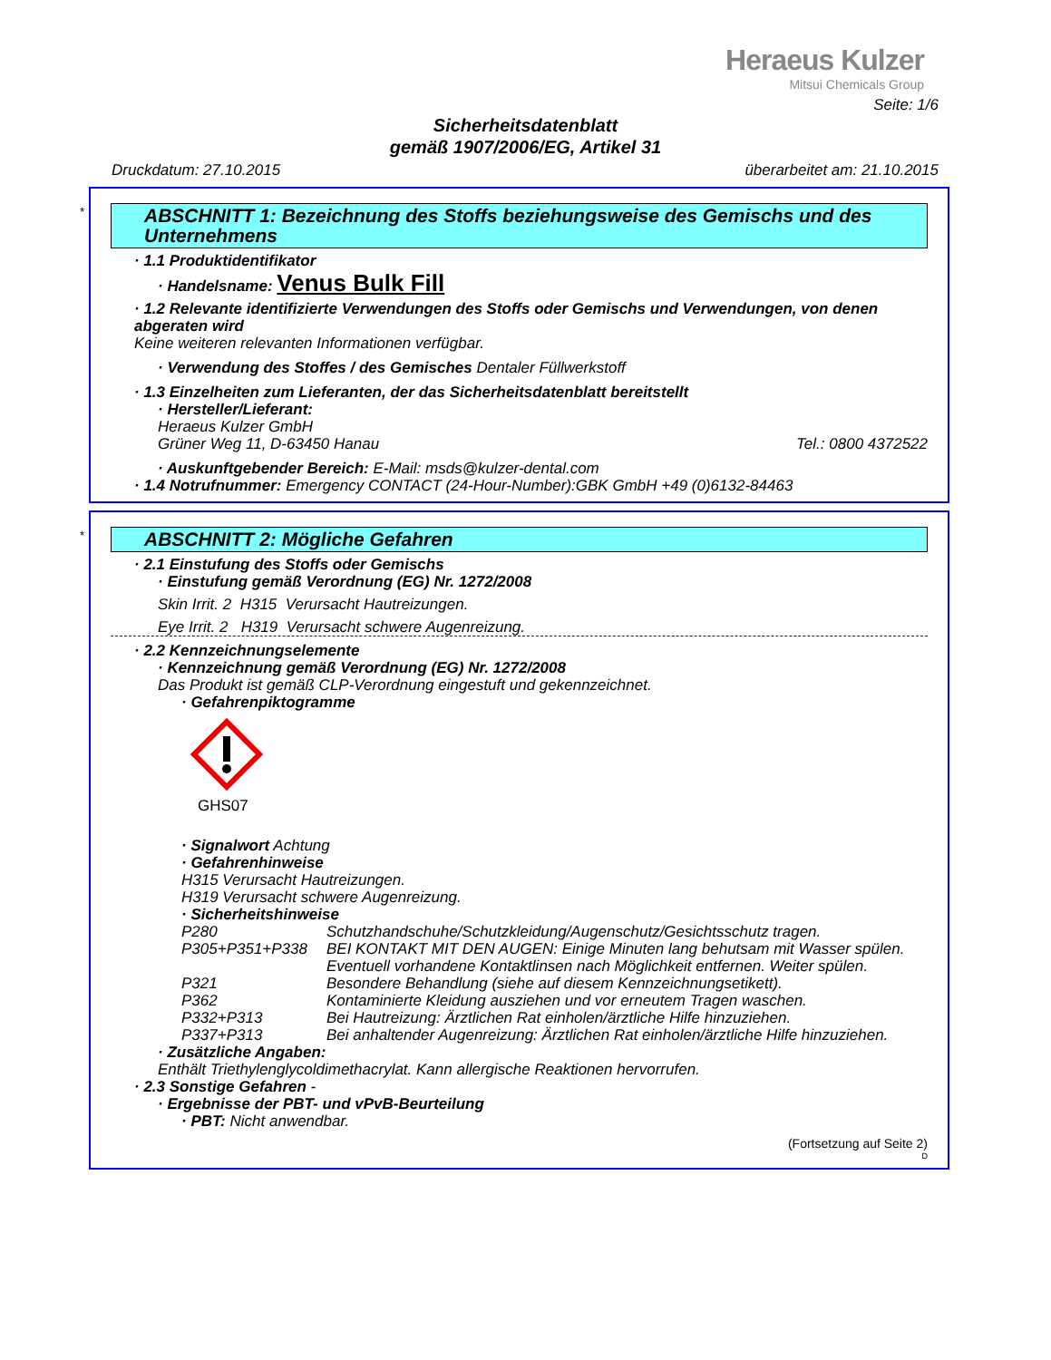Heraeus Kulzer
Mitsui Chemicals Group
Seite: 1/6
Sicherheitsdatenblatt
gemäß 1907/2006/EG, Artikel 31
Druckdatum: 27.10.2015 überarbeitet am: 21.10.2015
*
ABSCHNITT 1: Bezeichnung des Stoffs beziehungsweise des Gemischs und des Unternehmens
· 1.1 Produktidentifikator
· Handelsname: Venus Bulk Fill
· 1.2 Relevante identifizierte Verwendungen des Stoffs oder Gemischs und Verwendungen, von denen abgeraten wird
Keine weiteren relevanten Informationen verfügbar.
· Verwendung des Stoffes / des Gemisches Dentaler Füllwerkstoff
· 1.3 Einzelheiten zum Lieferanten, der das Sicherheitsdatenblatt bereitstellt
· Hersteller/Lieferant:
Heraeus Kulzer GmbH
Grüner Weg 11, D-63450 Hanau Tel.: 0800 4372522
· Auskunftgebender Bereich: E-Mail: msds@kulzer-dental.com
· 1.4 Notrufnummer: Emergency CONTACT (24-Hour-Number):GBK GmbH +49 (0)6132-84463
*
ABSCHNITT 2: Mögliche Gefahren
· 2.1 Einstufung des Stoffs oder Gemischs
· Einstufung gemäß Verordnung (EG) Nr. 1272/2008
Skin Irrit. 2 H315 Verursacht Hautreizungen.
Eye Irrit. 2 H319 Verursacht schwere Augenreizung.
· 2.2 Kennzeichnungselemente
· Kennzeichnung gemäß Verordnung (EG) Nr. 1272/2008
Das Produkt ist gemäß CLP-Verordnung eingestuft und gekennzeichnet.
· Gefahrenpiktogramme
GHS07
· Signalwort Achtung
· Gefahrenhinweise
H315 Verursacht Hautreizungen.
H319 Verursacht schwere Augenreizung.
· Sicherheitshinweise
| P280 | Schutzhandschuhe/Schutzkleidung/Augenschutz/Gesichtsschutz tragen. |
| P305+P351+P338 | BEI KONTAKT MIT DEN AUGEN: Einige Minuten lang behutsam mit Wasser spülen. Eventuell vorhandene Kontaktlinsen nach Möglichkeit entfernen. Weiter spülen. |
| P321 | Besondere Behandlung (siehe auf diesem Kennzeichnungsetikett). |
| P362 | Kontaminierte Kleidung ausziehen und vor erneutem Tragen waschen. |
| P332+P313 | Bei Hautreizung: Ärztlichen Rat einholen/ärztliche Hilfe hinzuziehen. |
| P337+P313 | Bei anhaltender Augenreizung: Ärztlichen Rat einholen/ärztliche Hilfe hinzuziehen. |
· Zusätzliche Angaben:
Enthält Triethylenglycoldimethacrylat. Kann allergische Reaktionen hervorrufen.
· 2.3 Sonstige Gefahren -
· Ergebnisse der PBT- und vPvB-Beurteilung
· PBT: Nicht anwendbar.
(Fortsetzung auf Seite 2)
D